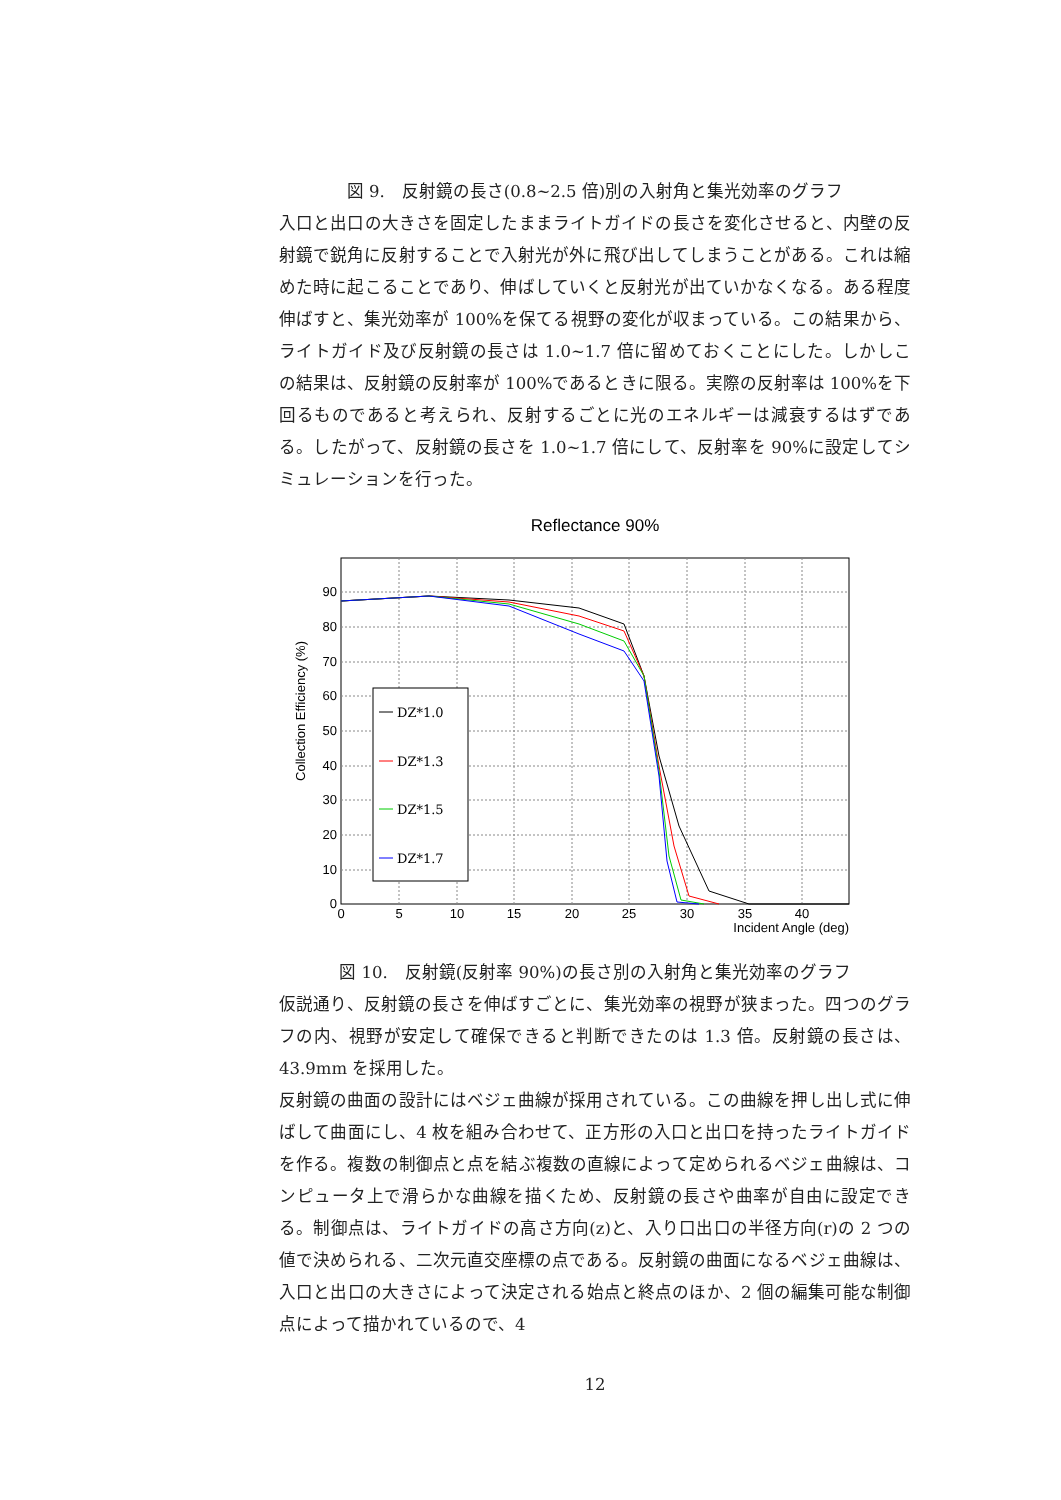図 9.　反射鏡の長さ(0.8~2.5 倍)別の入射角と集光効率のグラフ
入口と出口の大きさを固定したままライトガイドの長さを変化させると、内壁の反射鏡で鋭角に反射することで入射光が外に飛び出してしまうことがある。これは縮めた時に起こることであり、伸ばしていくと反射光が出ていかなくなる。ある程度伸ばすと、集光効率が 100%を保てる視野の変化が収まっている。この結果から、ライトガイド及び反射鏡の長さは 1.0~1.7 倍に留めておくことにした。しかしこの結果は、反射鏡の反射率が 100%であるときに限る。実際の反射率は 100%を下回るものであると考えられ、反射するごとに光のエネルギーは減衰するはずである。したがって、反射鏡の長さを 1.0~1.7 倍にして、反射率を 90%に設定してシミュレーションを行った。
Reflectance 90%
90
80
70
60
50
40
30
20
10
0
0
5
10
15
20
25
30
35
40
Incident Angle (deg)
Collection Efficiency (%)
DZ*1.0
DZ*1.3
DZ*1.5
DZ*1.7
図 10.　反射鏡(反射率 90%)の長さ別の入射角と集光効率のグラフ
仮説通り、反射鏡の長さを伸ばすごとに、集光効率の視野が狭まった。四つのグラフの内、視野が安定して確保できると判断できたのは 1.3 倍。反射鏡の長さは、43.9mm を採用した。
反射鏡の曲面の設計にはベジェ曲線が採用されている。この曲線を押し出し式に伸ばして曲面にし、4 枚を組み合わせて、正方形の入口と出口を持ったライトガイドを作る。複数の制御点と点を結ぶ複数の直線によって定められるベジェ曲線は、コンピュータ上で滑らかな曲線を描くため、反射鏡の長さや曲率が自由に設定できる。制御点は、ライトガイドの高さ方向(z)と、入り口出口の半径方向(r)の 2 つの値で決められる、二次元直交座標の点である。反射鏡の曲面になるベジェ曲線は、入口と出口の大きさによって決定される始点と終点のほか、2 個の編集可能な制御点によって描かれているので、4
12